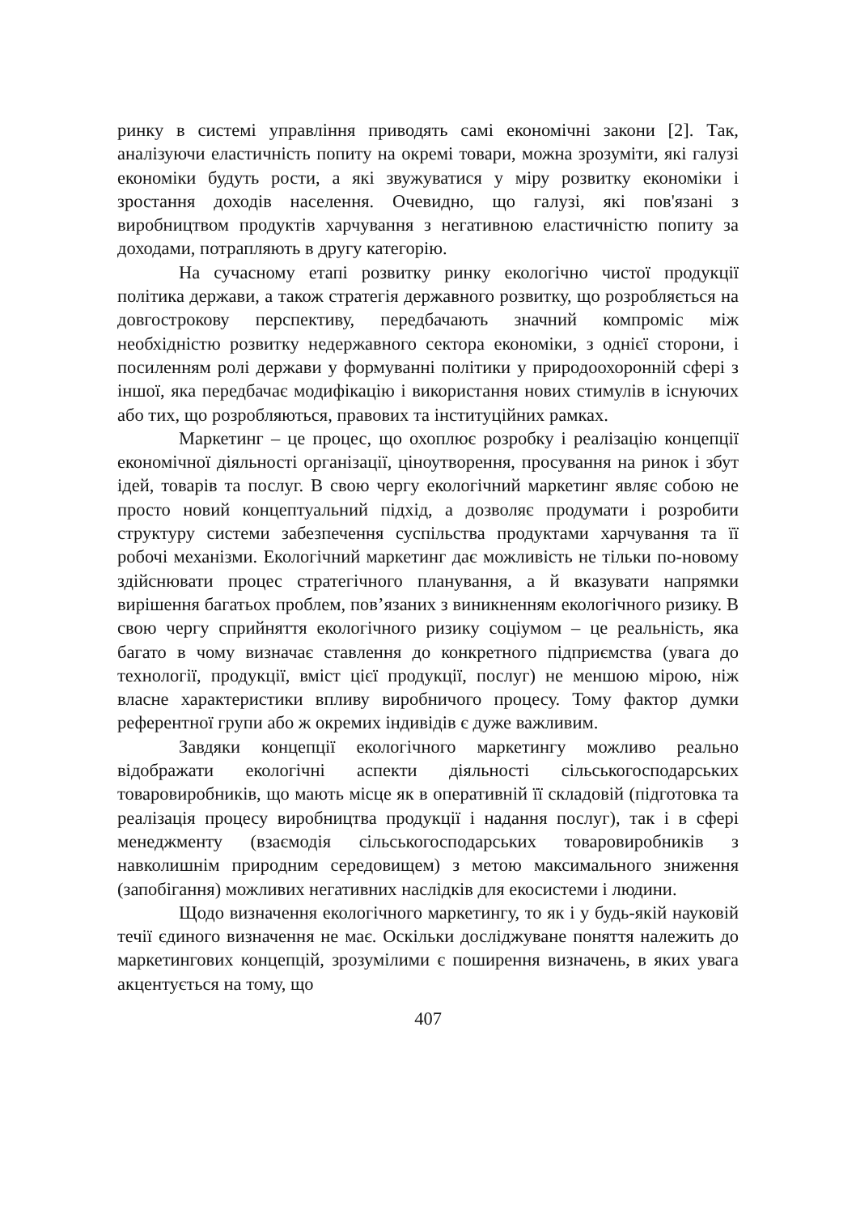ринку в системі управління приводять самі економічні закони [2]. Так, аналізуючи еластичність попиту на окремі товари, можна зрозуміти, які галузі економіки будуть рости, а які звужуватися у міру розвитку економіки і зростання доходів населення. Очевидно, що галузі, які пов'язані з виробництвом продуктів харчування з негативною еластичністю попиту за доходами, потрапляють в другу категорію.
На сучасному етапі розвитку ринку екологічно чистої продукції політика держави, а також стратегія державного розвитку, що розробляється на довгострокову перспективу, передбачають значний компроміс між необхідністю розвитку недержавного сектора економіки, з однієї сторони, і посиленням ролі держави у формуванні політики у природоохоронній сфері з іншої, яка передбачає модифікацію і використання нових стимулів в існуючих або тих, що розробляються, правових та інституційних рамках.
Маркетинг – це процес, що охоплює розробку і реалізацію концепції економічної діяльності організації, ціноутворення, просування на ринок і збут ідей, товарів та послуг. В свою чергу екологічний маркетинг являє собою не просто новий концептуальний підхід, а дозволяє продумати і розробити структуру системи забезпечення суспільства продуктами харчування та її робочі механізми. Екологічний маркетинг дає можливість не тільки по-новому здійснювати процес стратегічного планування, а й вказувати напрямки вирішення багатьох проблем, пов’язаних з виникненням екологічного ризику. В свою чергу сприйняття екологічного ризику соціумом – це реальність, яка багато в чому визначає ставлення до конкретного підприємства (увага до технології, продукції, вміст цієї продукції, послуг) не меншою мірою, ніж власне характеристики впливу виробничого процесу. Тому фактор думки референтної групи або ж окремих індивідів є дуже важливим.
Завдяки концепції екологічного маркетингу можливо реально відображати екологічні аспекти діяльності сільськогосподарських товаровиробників, що мають місце як в оперативній її складовій (підготовка та реалізація процесу виробництва продукції і надання послуг), так і в сфері менеджменту (взаємодія сільськогосподарських товаровиробників з навколишнім природним середовищем) з метою максимального зниження (запобігання) можливих негативних наслідків для екосистеми і людини.
Щодо визначення екологічного маркетингу, то як і у будь-якій науковій течії єдиного визначення не має. Оскільки досліджуване поняття належить до маркетингових концепцій, зрозумілими є поширення визначень, в яких увага акцентується на тому, що
407